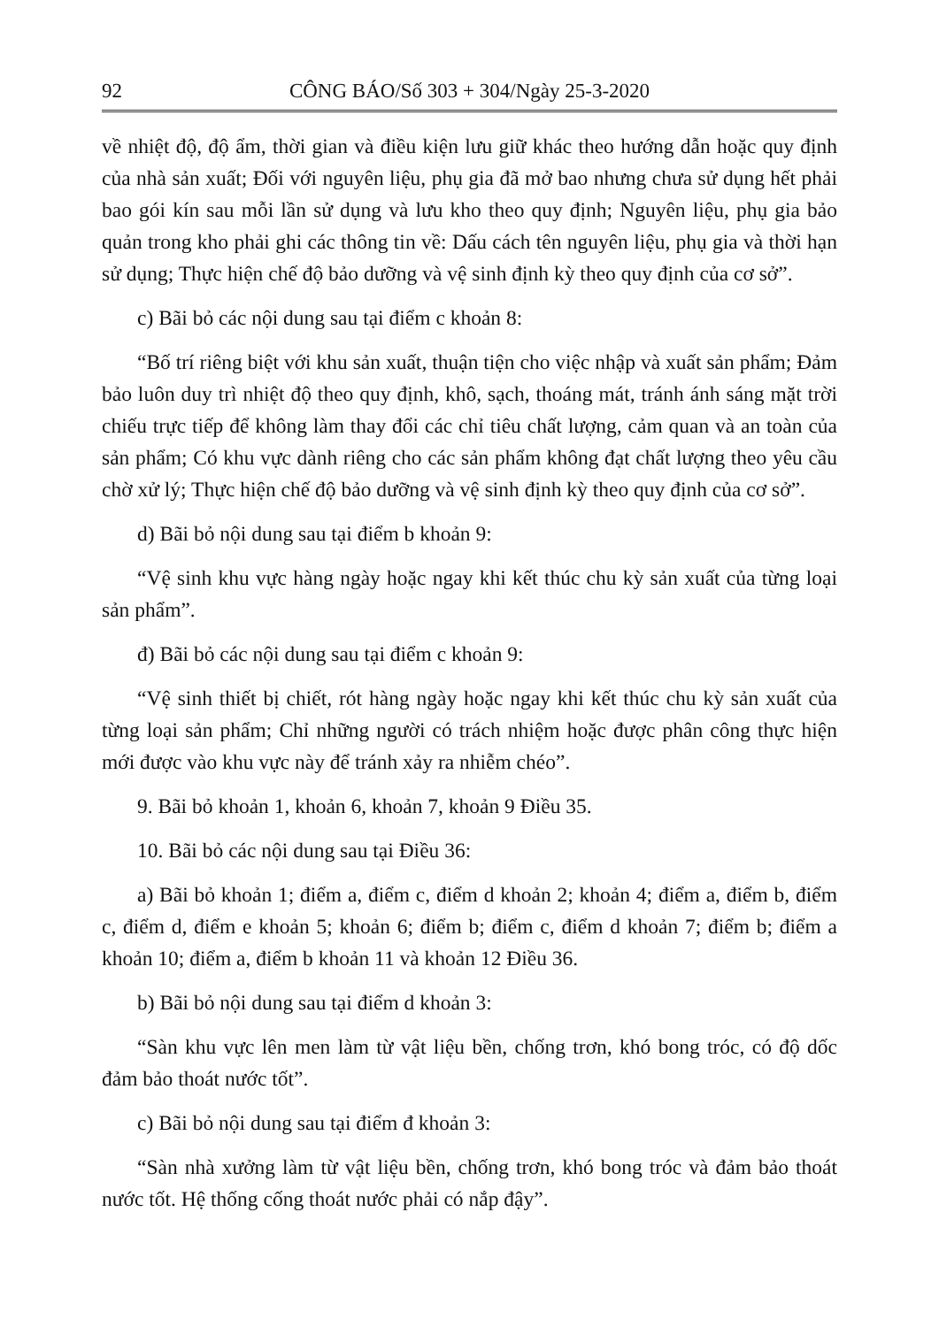92 CÔNG BÁO/Số 303 + 304/Ngày 25-3-2020
về nhiệt độ, độ ẩm, thời gian và điều kiện lưu giữ khác theo hướng dẫn hoặc quy định của nhà sản xuất; Đối với nguyên liệu, phụ gia đã mở bao nhưng chưa sử dụng hết phải bao gói kín sau mỗi lần sử dụng và lưu kho theo quy định; Nguyên liệu, phụ gia bảo quản trong kho phải ghi các thông tin về: Dấu cách tên nguyên liệu, phụ gia và thời hạn sử dụng; Thực hiện chế độ bảo dưỡng và vệ sinh định kỳ theo quy định của cơ sở”.
c) Bãi bỏ các nội dung sau tại điểm c khoản 8:
“Bố trí riêng biệt với khu sản xuất, thuận tiện cho việc nhập và xuất sản phẩm; Đảm bảo luôn duy trì nhiệt độ theo quy định, khô, sạch, thoáng mát, tránh ánh sáng mặt trời chiếu trực tiếp để không làm thay đổi các chỉ tiêu chất lượng, cảm quan và an toàn của sản phẩm; Có khu vực dành riêng cho các sản phẩm không đạt chất lượng theo yêu cầu chờ xử lý; Thực hiện chế độ bảo dưỡng và vệ sinh định kỳ theo quy định của cơ sở”.
d) Bãi bỏ nội dung sau tại điểm b khoản 9:
“Vệ sinh khu vực hàng ngày hoặc ngay khi kết thúc chu kỳ sản xuất của từng loại sản phẩm”.
đ) Bãi bỏ các nội dung sau tại điểm c khoản 9:
“Vệ sinh thiết bị chiết, rót hàng ngày hoặc ngay khi kết thúc chu kỳ sản xuất của từng loại sản phẩm; Chỉ những người có trách nhiệm hoặc được phân công thực hiện mới được vào khu vực này để tránh xảy ra nhiễm chéo”.
9. Bãi bỏ khoản 1, khoản 6, khoản 7, khoản 9 Điều 35.
10. Bãi bỏ các nội dung sau tại Điều 36:
a) Bãi bỏ khoản 1; điểm a, điểm c, điểm d khoản 2; khoản 4; điểm a, điểm b, điểm c, điểm d, điểm e khoản 5; khoản 6; điểm b; điểm c, điểm d khoản 7; điểm b; điểm a khoản 10; điểm a, điểm b khoản 11 và khoản 12 Điều 36.
b) Bãi bỏ nội dung sau tại điểm d khoản 3:
“Sàn khu vực lên men làm từ vật liệu bền, chống trơn, khó bong tróc, có độ dốc đảm bảo thoát nước tốt”.
c) Bãi bỏ nội dung sau tại điểm đ khoản 3:
“Sàn nhà xưởng làm từ vật liệu bền, chống trơn, khó bong tróc và đảm bảo thoát nước tốt. Hệ thống cống thoát nước phải có nắp đậy”.